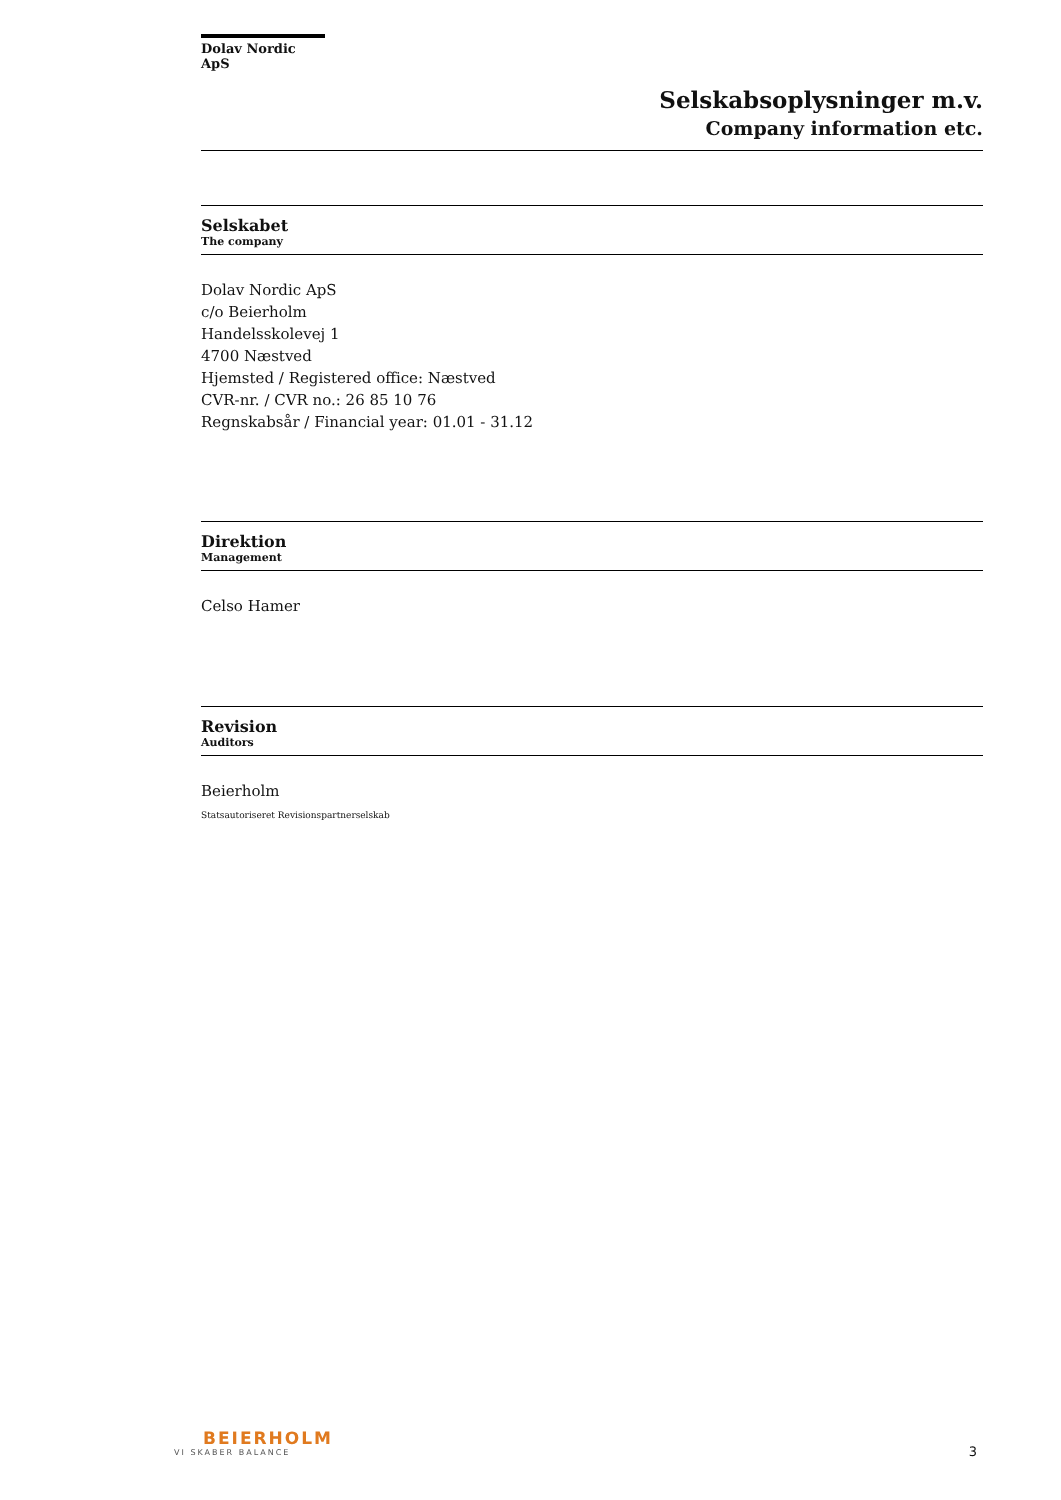Dolav Nordic ApS
Selskabsoplysninger m.v.
Company information etc.
Selskabet
The company
Dolav Nordic ApS
c/o Beierholm
Handelsskolevej 1
4700 Næstved
Hjemsted / Registered office: Næstved
CVR-nr. / CVR no.: 26 85 10 76
Regnskabsår / Financial year: 01.01 - 31.12
Direktion
Management
Celso Hamer
Revision
Auditors
Beierholm
Statsautoriseret Revisionspartnerselskab
BEIERHOLM
VI SKABER BALANCE
3